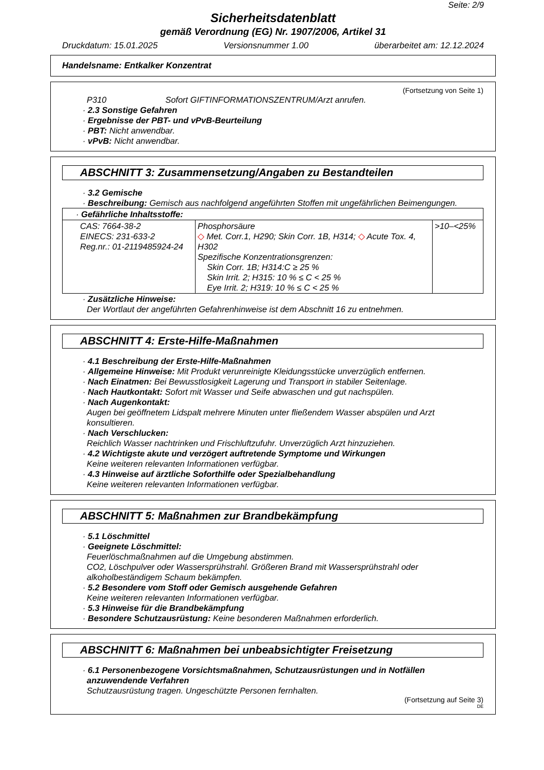Seite: 2/9
Sicherheitsdatenblatt
gemäß Verordnung (EG) Nr. 1907/2006, Artikel 31
Druckdatum: 15.01.2025 Versionsnummer 1.00 überarbeitet am: 12.12.2024
Handelsname: Entkalker Konzentrat
(Fortsetzung von Seite 1)
P310 Sofort GIFTINFORMATIONSZENTRUM/Arzt anrufen.
· 2.3 Sonstige Gefahren
· Ergebnisse der PBT- und vPvB-Beurteilung
· PBT: Nicht anwendbar.
· vPvB: Nicht anwendbar.
ABSCHNITT 3: Zusammensetzung/Angaben zu Bestandteilen
· 3.2 Gemische
· Beschreibung: Gemisch aus nachfolgend angeführten Stoffen mit ungefährlichen Beimengungen.
| · Gefährliche Inhaltsstoffe: | | |
| CAS: 7664-38-2 EINECS: 231-633-2 Reg.nr.: 01-2119485924-24 | Phosphorsäure ◇ Met. Corr.1, H290; Skin Corr. 1B, H314; ◇ Acute Tox. 4, H302 Spezifische Konzentrationsgrenzen: Skin Corr. 1B; H314:C ≥ 25 % Skin Irrit. 2; H315: 10 % ≤ C < 25 % Eye Irrit. 2; H319: 10 % ≤ C < 25 % | >10–<25% |
· Zusätzliche Hinweise:
Der Wortlaut der angeführten Gefahrenhinweise ist dem Abschnitt 16 zu entnehmen.
ABSCHNITT 4: Erste-Hilfe-Maßnahmen
· 4.1 Beschreibung der Erste-Hilfe-Maßnahmen
· Allgemeine Hinweise: Mit Produkt verunreinigte Kleidungsstücke unverzüglich entfernen.
· Nach Einatmen: Bei Bewusstlosigkeit Lagerung und Transport in stabiler Seitenlage.
· Nach Hautkontakt: Sofort mit Wasser und Seife abwaschen und gut nachspülen.
· Nach Augenkontakt:
Augen bei geöffnetem Lidspalt mehrere Minuten unter fließendem Wasser abspülen und Arzt konsultieren.
· Nach Verschlucken:
Reichlich Wasser nachtrinken und Frischluftzufuhr. Unverzüglich Arzt hinzuziehen.
· 4.2 Wichtigste akute und verzögert auftretende Symptome und Wirkungen
Keine weiteren relevanten Informationen verfügbar.
· 4.3 Hinweise auf ärztliche Soforthilfe oder Spezialbehandlung
Keine weiteren relevanten Informationen verfügbar.
ABSCHNITT 5: Maßnahmen zur Brandbekämpfung
· 5.1 Löschmittel
· Geeignete Löschmittel:
Feuerlöschmaßnahmen auf die Umgebung abstimmen.
CO2, Löschpulver oder Wassersprühstrahl. Größeren Brand mit Wassersprühstrahl oder alkoholbeständigem Schaum bekämpfen.
· 5.2 Besondere vom Stoff oder Gemisch ausgehende Gefahren
Keine weiteren relevanten Informationen verfügbar.
· 5.3 Hinweise für die Brandbekämpfung
· Besondere Schutzausrüstung: Keine besonderen Maßnahmen erforderlich.
ABSCHNITT 6: Maßnahmen bei unbeabsichtigter Freisetzung
· 6.1 Personenbezogene Vorsichtsmaßnahmen, Schutzausrüstungen und in Notfällen anzuwendende Verfahren
Schutzausrüstung tragen. Ungeschützte Personen fernhalten.
(Fortsetzung auf Seite 3)
DE